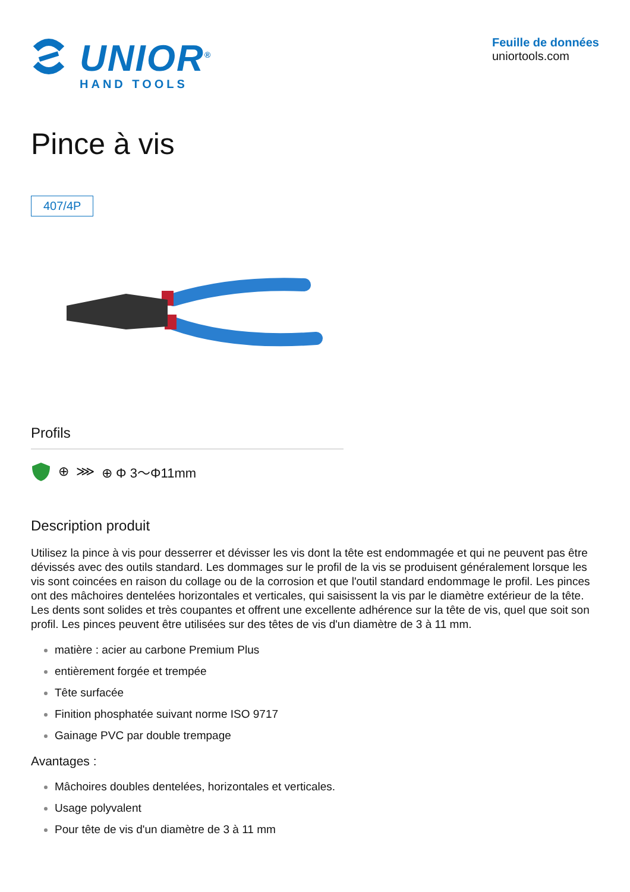UNIOR<sup>®</sup>
HAND TOOLS
Feuille de données
uniortools.com
Pince à vis
407/4P
Profils
⊕ ⋙ ⊕ Φ 3～Φ11mm
Description produit
Utilisez la pince à vis pour desserrer et dévisser les vis dont la tête est endommagée et qui ne peuvent pas être dévissés avec des outils standard. Les dommages sur le profil de la vis se produisent généralement lorsque les vis sont coincées en raison du collage ou de la corrosion et que l'outil standard endommage le profil. Les pinces ont des mâchoires dentelées horizontales et verticales, qui saisissent la vis par le diamètre extérieur de la tête. Les dents sont solides et très coupantes et offrent une excellente adhérence sur la tête de vis, quel que soit son profil. Les pinces peuvent être utilisées sur des têtes de vis d'un diamètre de 3 à 11 mm.
matière : acier au carbone Premium Plus
entièrement forgée et trempée
Tête surfacée
Finition phosphatée suivant norme ISO 9717
Gainage PVC par double trempage
Avantages :
Mâchoires doubles dentelées, horizontales et verticales.
Usage polyvalent
Pour tête de vis d'un diamètre de 3 à 11 mm